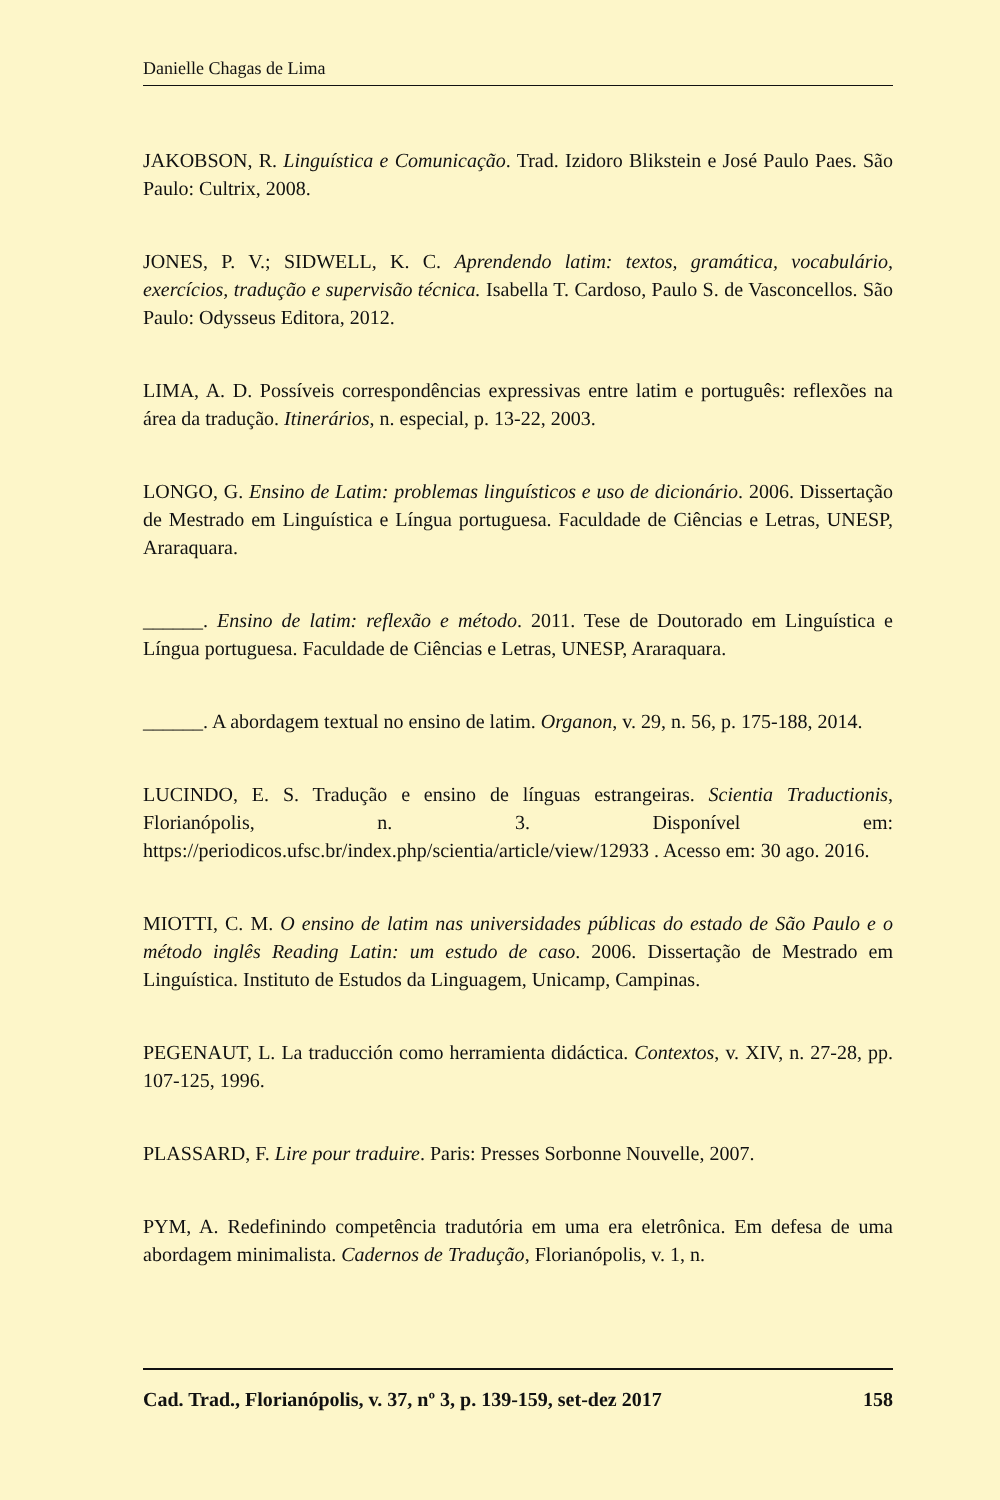Danielle Chagas de Lima
JAKOBSON, R. Linguística e Comunicação. Trad. Izidoro Blikstein e José Paulo Paes. São Paulo: Cultrix, 2008.
JONES, P. V.; SIDWELL, K. C. Aprendendo latim: textos, gramática, vocabulário, exercícios, tradução e supervisão técnica. Isabella T. Cardoso, Paulo S. de Vasconcellos. São Paulo: Odysseus Editora, 2012.
LIMA, A. D. Possíveis correspondências expressivas entre latim e português: reflexões na área da tradução. Itinerários, n. especial, p. 13-22, 2003.
LONGO, G. Ensino de Latim: problemas linguísticos e uso de dicionário. 2006. Dissertação de Mestrado em Linguística e Língua portuguesa. Faculdade de Ciências e Letras, UNESP, Araraquara.
______. Ensino de latim: reflexão e método. 2011. Tese de Doutorado em Linguística e Língua portuguesa. Faculdade de Ciências e Letras, UNESP, Araraquara.
______. A abordagem textual no ensino de latim. Organon, v. 29, n. 56, p. 175-188, 2014.
LUCINDO, E. S. Tradução e ensino de línguas estrangeiras. Scientia Traductionis, Florianópolis, n. 3. Disponível em: https://periodicos.ufsc.br/index.php/scientia/article/view/12933 . Acesso em: 30 ago. 2016.
MIOTTI, C. M. O ensino de latim nas universidades públicas do estado de São Paulo e o método inglês Reading Latin: um estudo de caso. 2006. Dissertação de Mestrado em Linguística. Instituto de Estudos da Linguagem, Unicamp, Campinas.
PEGENAUT, L. La traducción como herramienta didáctica. Contextos, v. XIV, n. 27-28, pp. 107-125, 1996.
PLASSARD, F. Lire pour traduire. Paris: Presses Sorbonne Nouvelle, 2007.
PYM, A. Redefinindo competência tradutória em uma era eletrônica. Em defesa de uma abordagem minimalista. Cadernos de Tradução, Florianópolis, v. 1, n.
Cad. Trad., Florianópolis, v. 37, nº 3, p. 139-159, set-dez 2017 158